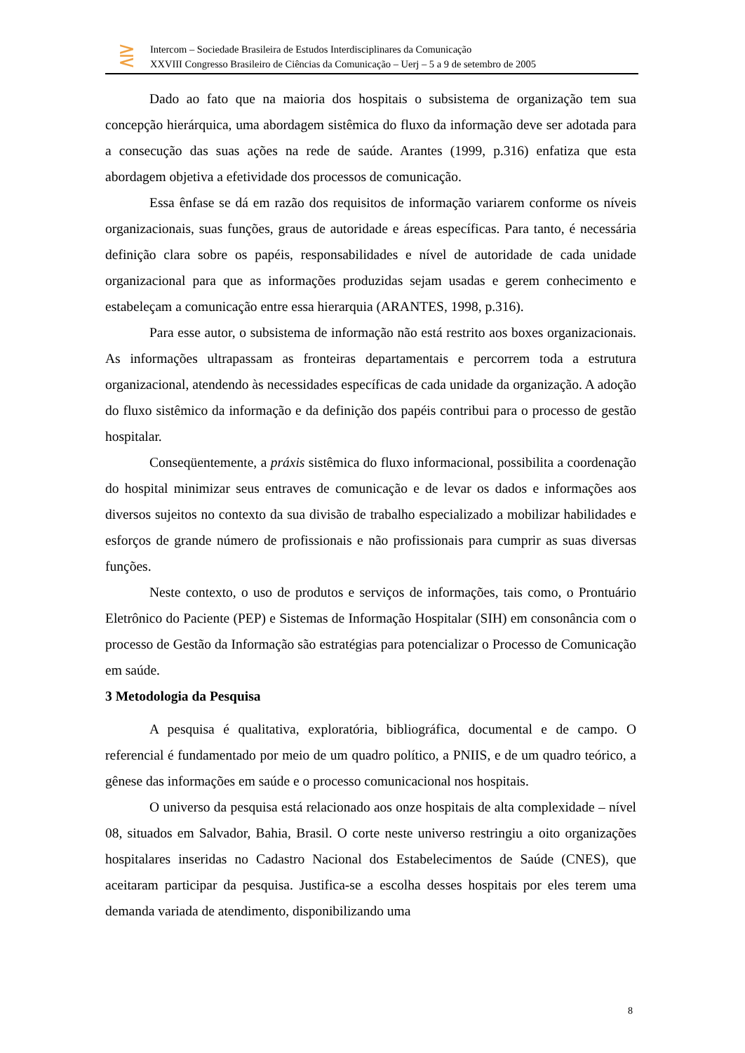⋛
Intercom – Sociedade Brasileira de Estudos Interdisciplinares da Comunicação
XXVIII Congresso Brasileiro de Ciências da Comunicação – Uerj – 5 a 9 de setembro de 2005
Dado ao fato que na maioria dos hospitais o subsistema de organização tem sua concepção hierárquica, uma abordagem sistêmica do fluxo da informação deve ser adotada para a consecução das suas ações na rede de saúde. Arantes (1999, p.316) enfatiza que esta abordagem objetiva a efetividade dos processos de comunicação.
Essa ênfase se dá em razão dos requisitos de informação variarem conforme os níveis organizacionais, suas funções, graus de autoridade e áreas específicas. Para tanto, é necessária definição clara sobre os papéis, responsabilidades e nível de autoridade de cada unidade organizacional para que as informações produzidas sejam usadas e gerem conhecimento e estabeleçam a comunicação entre essa hierarquia (ARANTES, 1998, p.316).
Para esse autor, o subsistema de informação não está restrito aos boxes organizacionais. As informações ultrapassam as fronteiras departamentais e percorrem toda a estrutura organizacional, atendendo às necessidades específicas de cada unidade da organização. A adoção do fluxo sistêmico da informação e da definição dos papéis contribui para o processo de gestão hospitalar.
Conseqüentemente, a práxis sistêmica do fluxo informacional, possibilita a coordenação do hospital minimizar seus entraves de comunicação e de levar os dados e informações aos diversos sujeitos no contexto da sua divisão de trabalho especializado a mobilizar habilidades e esforços de grande número de profissionais e não profissionais para cumprir as suas diversas funções.
Neste contexto, o uso de produtos e serviços de informações, tais como, o Prontuário Eletrônico do Paciente (PEP) e Sistemas de Informação Hospitalar (SIH) em consonância com o processo de Gestão da Informação são estratégias para potencializar o Processo de Comunicação em saúde.
3 Metodologia da Pesquisa
A pesquisa é qualitativa, exploratória, bibliográfica, documental e de campo. O referencial é fundamentado por meio de um quadro político, a PNIIS, e de um quadro teórico, a gênese das informações em saúde e o processo comunicacional nos hospitais.
O universo da pesquisa está relacionado aos onze hospitais de alta complexidade – nível 08, situados em Salvador, Bahia, Brasil. O corte neste universo restringiu a oito organizações hospitalares inseridas no Cadastro Nacional dos Estabelecimentos de Saúde (CNES), que aceitaram participar da pesquisa. Justifica-se a escolha desses hospitais por eles terem uma demanda variada de atendimento, disponibilizando uma
8